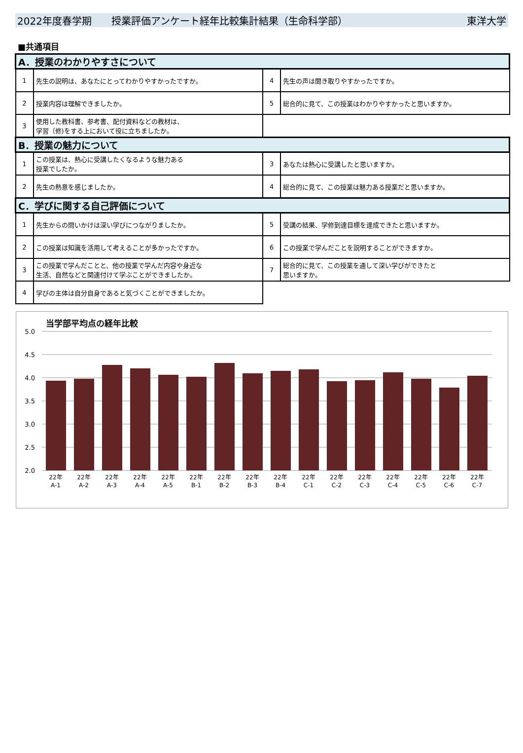2022年度春学期　　授業評価アンケート経年比較集計結果（生命科学部） 東洋大学
■共通項目
| A．授業のわかりやすさについて | | | |
| 1 | 先生の説明は、あなたにとってわかりやすかったですか。 | 4 | 先生の声は聞き取りやすかったですか。 |
| 2 | 授業内容は理解できましたか。 | 5 | 総合的に見て、この授業はわかりやすかったと思いますか。 |
| 3 | 使用した教科書、参考書、配付資料などの教材は、 学習（修)をする上において役に立ちましたか。 | | |
| B．授業の魅力について | | | |
| 1 | この授業は、熱心に受講したくなるような魅力ある 授業でしたか。 | 3 | あなたは熱心に受講したと思いますか。 |
| 2 | 先生の熱意を感じましたか。 | 4 | 総合的に見て、この授業は魅力ある授業だと思いますか。 |
| C．学びに関する自己評価について | | | |
| 1 | 先生からの問いかけは深い学びにつながりましたか。 | 5 | 受講の結果、学修到達目標を達成できたと思いますか。 |
| 2 | この授業は知識を活用して考えることが多かったですか。 | 6 | この授業で学んだことを説明することができますか。 |
| 3 | この授業で学んだことと、他の授業で学んだ内容や身近な 生活、自然などと関連付けて学ぶことができましたか。 | 7 | 総合的に見て、この授業を通して深い学びができたと 思いますか。 |
| 4 | 学びの主体は自分自身であると気づくことができましたか。 | | |
当学部平均点の経年比較
5.0
4.5
4.0
3.5
3.0
2.5
2.0
22年
A-1
22年
A-2
22年
A-3
22年
A-4
22年
A-5
22年
B-1
22年
B-2
22年
B-3
22年
B-4
22年
C-1
22年
C-2
22年
C-3
22年
C-4
22年
C-5
22年
C-6
22年
C-7